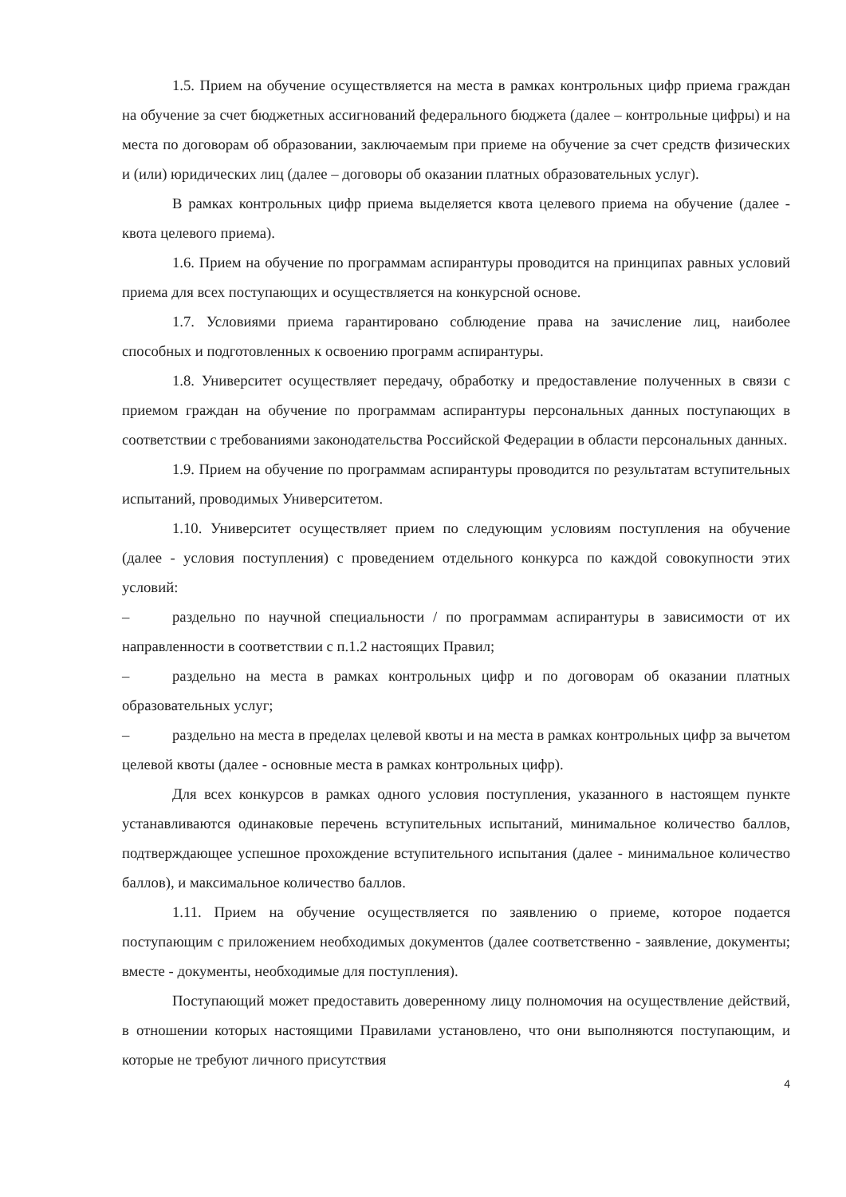1.5. Прием на обучение осуществляется на места в рамках контрольных цифр приема граждан на обучение за счет бюджетных ассигнований федерального бюджета (далее – контрольные цифры) и на места по договорам об образовании, заключаемым при приеме на обучение за счет средств физических и (или) юридических лиц (далее – договоры об оказании платных образовательных услуг).
В рамках контрольных цифр приема выделяется квота целевого приема на обучение (далее - квота целевого приема).
1.6. Прием на обучение по программам аспирантуры проводится на принципах равных условий приема для всех поступающих и осуществляется на конкурсной основе.
1.7. Условиями приема гарантировано соблюдение права на зачисление лиц, наиболее способных и подготовленных к освоению программ аспирантуры.
1.8. Университет осуществляет передачу, обработку и предоставление полученных в связи с приемом граждан на обучение по программам аспирантуры персональных данных поступающих в соответствии с требованиями законодательства Российской Федерации в области персональных данных.
1.9. Прием на обучение по программам аспирантуры проводится по результатам вступительных испытаний, проводимых Университетом.
1.10. Университет осуществляет прием по следующим условиям поступления на обучение (далее - условия поступления) с проведением отдельного конкурса по каждой совокупности этих условий:
– раздельно по научной специальности / по программам аспирантуры в зависимости от их направленности в соответствии с п.1.2 настоящих Правил;
– раздельно на места в рамках контрольных цифр и по договорам об оказании платных образовательных услуг;
– раздельно на места в пределах целевой квоты и на места в рамках контрольных цифр за вычетом целевой квоты (далее - основные места в рамках контрольных цифр).
Для всех конкурсов в рамках одного условия поступления, указанного в настоящем пункте устанавливаются одинаковые перечень вступительных испытаний, минимальное количество баллов, подтверждающее успешное прохождение вступительного испытания (далее - минимальное количество баллов), и максимальное количество баллов.
1.11. Прием на обучение осуществляется по заявлению о приеме, которое подается поступающим с приложением необходимых документов (далее соответственно - заявление, документы; вместе - документы, необходимые для поступления).
Поступающий может предоставить доверенному лицу полномочия на осуществление действий, в отношении которых настоящими Правилами установлено, что они выполняются поступающим, и которые не требуют личного присутствия
4